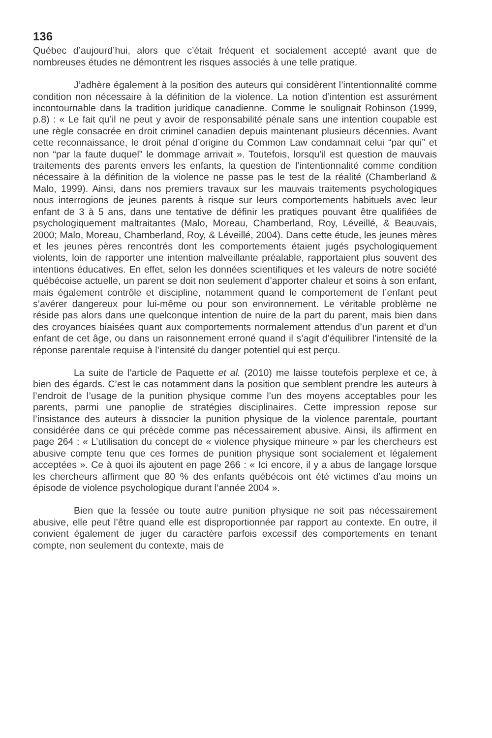136
Québec d’aujourd’hui, alors que c’était fréquent et socialement accepté avant que de nombreuses études ne démontrent les risques associés à une telle pratique.
J’adhère également à la position des auteurs qui considèrent l’intentionnalité comme condition non nécessaire à la définition de la violence. La notion d’intention est assurément incontournable dans la tradition juridique canadienne. Comme le soulignait Robinson (1999, p.8) : « Le fait qu’il ne peut y avoir de responsabilité pénale sans une intention coupable est une règle consacrée en droit criminel canadien depuis maintenant plusieurs décennies. Avant cette reconnaissance, le droit pénal d’origine du Common Law condamnait celui “par qui” et non “par la faute duquel” le dommage arrivait ». Toutefois, lorsqu’il est question de mauvais traitements des parents envers les enfants, la question de l’intentionnalité comme condition nécessaire à la définition de la violence ne passe pas le test de la réalité (Chamberland & Malo, 1999). Ainsi, dans nos premiers travaux sur les mauvais traitements psychologiques nous interrogions de jeunes parents à risque sur leurs comportements habituels avec leur enfant de 3 à 5 ans, dans une tentative de définir les pratiques pouvant être qualifiées de psychologiquement maltraitantes (Malo, Moreau, Chamberland, Roy, Léveillé, & Beauvais, 2000; Malo, Moreau, Chamberland, Roy, & Léveillé, 2004). Dans cette étude, les jeunes mères et les jeunes pères rencontrés dont les comportements étaient jugés psychologiquement violents, loin de rapporter une intention malveillante préalable, rapportaient plus souvent des intentions éducatives. En effet, selon les données scientifiques et les valeurs de notre société québécoise actuelle, un parent se doit non seulement d’apporter chaleur et soins à son enfant, mais également contrôle et discipline, notamment quand le comportement de l’enfant peut s’avérer dangereux pour lui-même ou pour son environnement. Le véritable problème ne réside pas alors dans une quelconque intention de nuire de la part du parent, mais bien dans des croyances biaisées quant aux comportements normalement attendus d’un parent et d’un enfant de cet âge, ou dans un raisonnement erroné quand il s’agit d’équilibrer l’intensité de la réponse parentale requise à l’intensité du danger potentiel qui est perçu.
La suite de l’article de Paquette et al. (2010) me laisse toutefois perplexe et ce, à bien des égards. C’est le cas notamment dans la position que semblent prendre les auteurs à l’endroit de l’usage de la punition physique comme l’un des moyens acceptables pour les parents, parmi une panoplie de stratégies disciplinaires. Cette impression repose sur l’insistance des auteurs à dissocier la punition physique de la violence parentale, pourtant considérée dans ce qui précède comme pas nécessairement abusive. Ainsi, ils affirment en page 264 : « L’utilisation du concept de « violence physique mineure » par les chercheurs est abusive compte tenu que ces formes de punition physique sont socialement et légalement acceptées ». Ce à quoi ils ajoutent en page 266 : « Ici encore, il y a abus de langage lorsque les chercheurs affirment que 80 % des enfants québécois ont été victimes d’au moins un épisode de violence psychologique durant l’année 2004 ».
Bien que la fessée ou toute autre punition physique ne soit pas nécessairement abusive, elle peut l’être quand elle est disproportionnée par rapport au contexte. En outre, il convient également de juger du caractère parfois excessif des comportements en tenant compte, non seulement du contexte, mais de